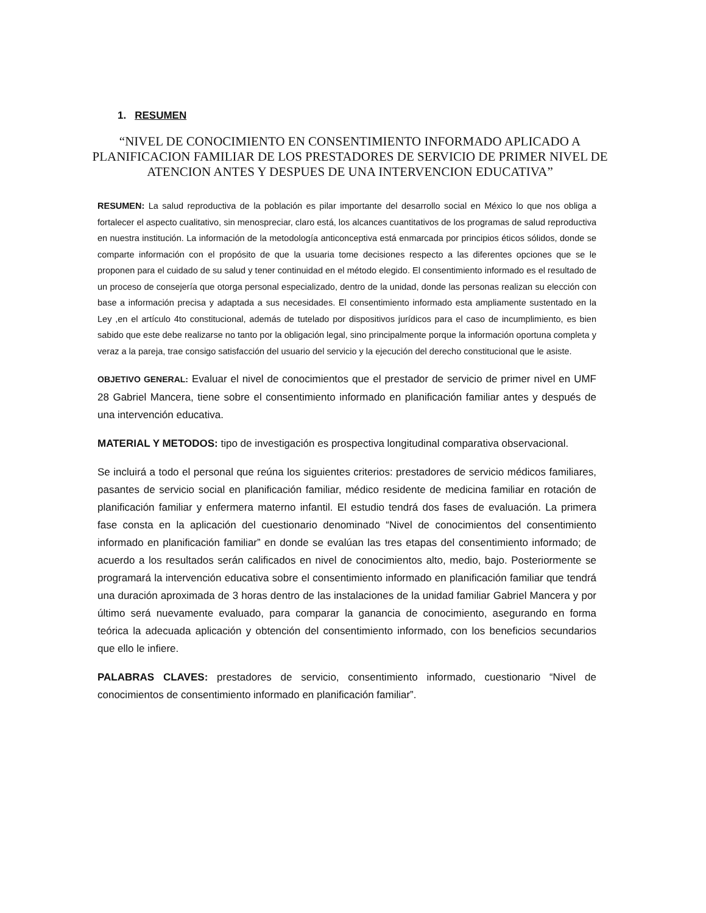1. RESUMEN
“NIVEL DE CONOCIMIENTO EN CONSENTIMIENTO INFORMADO APLICADO A PLANIFICACION FAMILIAR DE LOS PRESTADORES DE SERVICIO DE PRIMER NIVEL DE ATENCION ANTES Y DESPUES DE UNA INTERVENCION EDUCATIVA”
RESUMEN: La salud reproductiva de la población es pilar importante del desarrollo social en México lo que nos obliga a fortalecer el aspecto cualitativo, sin menospreciar, claro está, los alcances cuantitativos de los programas de salud reproductiva en nuestra institución. La información de la metodología anticonceptiva está enmarcada por principios éticos sólidos, donde se comparte información con el propósito de que la usuaria tome decisiones respecto a las diferentes opciones que se le proponen para el cuidado de su salud y tener continuidad en el método elegido. El consentimiento informado es el resultado de un proceso de consejería que otorga personal especializado, dentro de la unidad, donde las personas realizan su elección con base a información precisa y adaptada a sus necesidades. El consentimiento informado esta ampliamente sustentado en la Ley ,en el artículo 4to constitucional, además de tutelado por dispositivos jurídicos para el caso de incumplimiento, es bien sabido que este debe realizarse no tanto por la obligación legal, sino principalmente porque la información oportuna completa y veraz a la pareja, trae consigo satisfacción del usuario del servicio y la ejecución del derecho constitucional que le asiste.
OBJETIVO GENERAL: Evaluar el nivel de conocimientos que el prestador de servicio de primer nivel en UMF 28 Gabriel Mancera, tiene sobre el consentimiento informado en planificación familiar antes y después de una intervención educativa.
MATERIAL Y METODOS: tipo de investigación es prospectiva longitudinal comparativa observacional.
Se incluirá a todo el personal que reúna los siguientes criterios: prestadores de servicio médicos familiares, pasantes de servicio social en planificación familiar, médico residente de medicina familiar en rotación de planificación familiar y enfermera materno infantil. El estudio tendrá dos fases de evaluación. La primera fase consta en la aplicación del cuestionario denominado “Nivel de conocimientos del consentimiento informado en planificación familiar” en donde se evalúan las tres etapas del consentimiento informado; de acuerdo a los resultados serán calificados en nivel de conocimientos alto, medio, bajo. Posteriormente se programará la intervención educativa sobre el consentimiento informado en planificación familiar que tendrá una duración aproximada de 3 horas dentro de las instalaciones de la unidad familiar Gabriel Mancera y por último será nuevamente evaluado, para comparar la ganancia de conocimiento, asegurando en forma teórica la adecuada aplicación y obtención del consentimiento informado, con los beneficios secundarios que ello le infiere.
PALABRAS CLAVES: prestadores de servicio, consentimiento informado, cuestionario “Nivel de conocimientos de consentimiento informado en planificación familiar”.